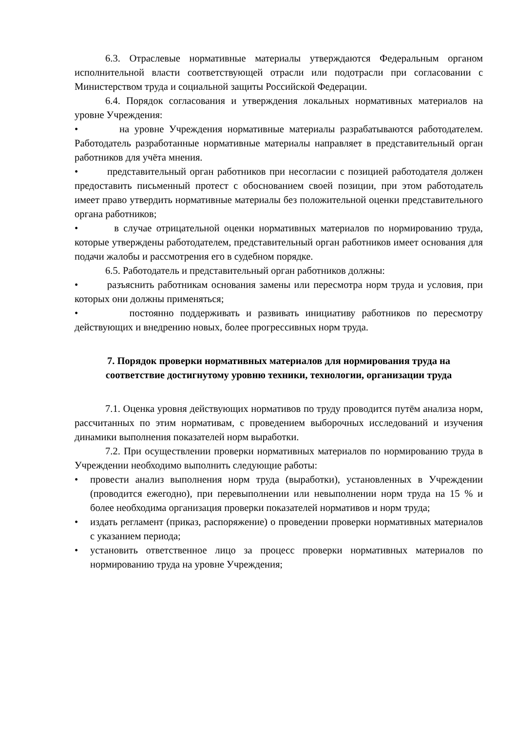6.3. Отраслевые нормативные материалы утверждаются Федеральным органом исполнительной власти соответствующей отрасли или подотрасли при согласовании с Министерством труда и социальной защиты Российской Федерации.
6.4. Порядок согласования и утверждения локальных нормативных материалов на уровне Учреждения:
• на уровне Учреждения нормативные материалы разрабатываются работодателем. Работодатель разработанные нормативные материалы направляет в представительный орган работников для учёта мнения.
• представительный орган работников при несогласии с позицией работодателя должен предоставить письменный протест с обоснованием своей позиции, при этом работодатель имеет право утвердить нормативные материалы без положительной оценки представительного органа работников;
• в случае отрицательной оценки нормативных материалов по нормированию труда, которые утверждены работодателем, представительный орган работников имеет основания для подачи жалобы и рассмотрения его в судебном порядке.
6.5. Работодатель и представительный орган работников должны:
• разъяснить работникам основания замены или пересмотра норм труда и условия, при которых они должны применяться;
• постоянно поддерживать и развивать инициативу работников по пересмотру действующих и внедрению новых, более прогрессивных норм труда.
7. Порядок проверки нормативных материалов для нормирования труда на соответствие достигнутому уровню техники, технологии, организации труда
7.1. Оценка уровня действующих нормативов по труду проводится путём анализа норм, рассчитанных по этим нормативам, с проведением выборочных исследований и изучения динамики выполнения показателей норм выработки.
7.2. При осуществлении проверки нормативных материалов по нормированию труда в Учреждении необходимо выполнить следующие работы:
• провести анализ выполнения норм труда (выработки), установленных в Учреждении (проводится ежегодно), при перевыполнении или невыполнении норм труда на 15 % и более необходима организация проверки показателей нормативов и норм труда;
• издать регламент (приказ, распоряжение) о проведении проверки нормативных материалов с указанием периода;
• установить ответственное лицо за процесс проверки нормативных материалов по нормированию труда на уровне Учреждения;